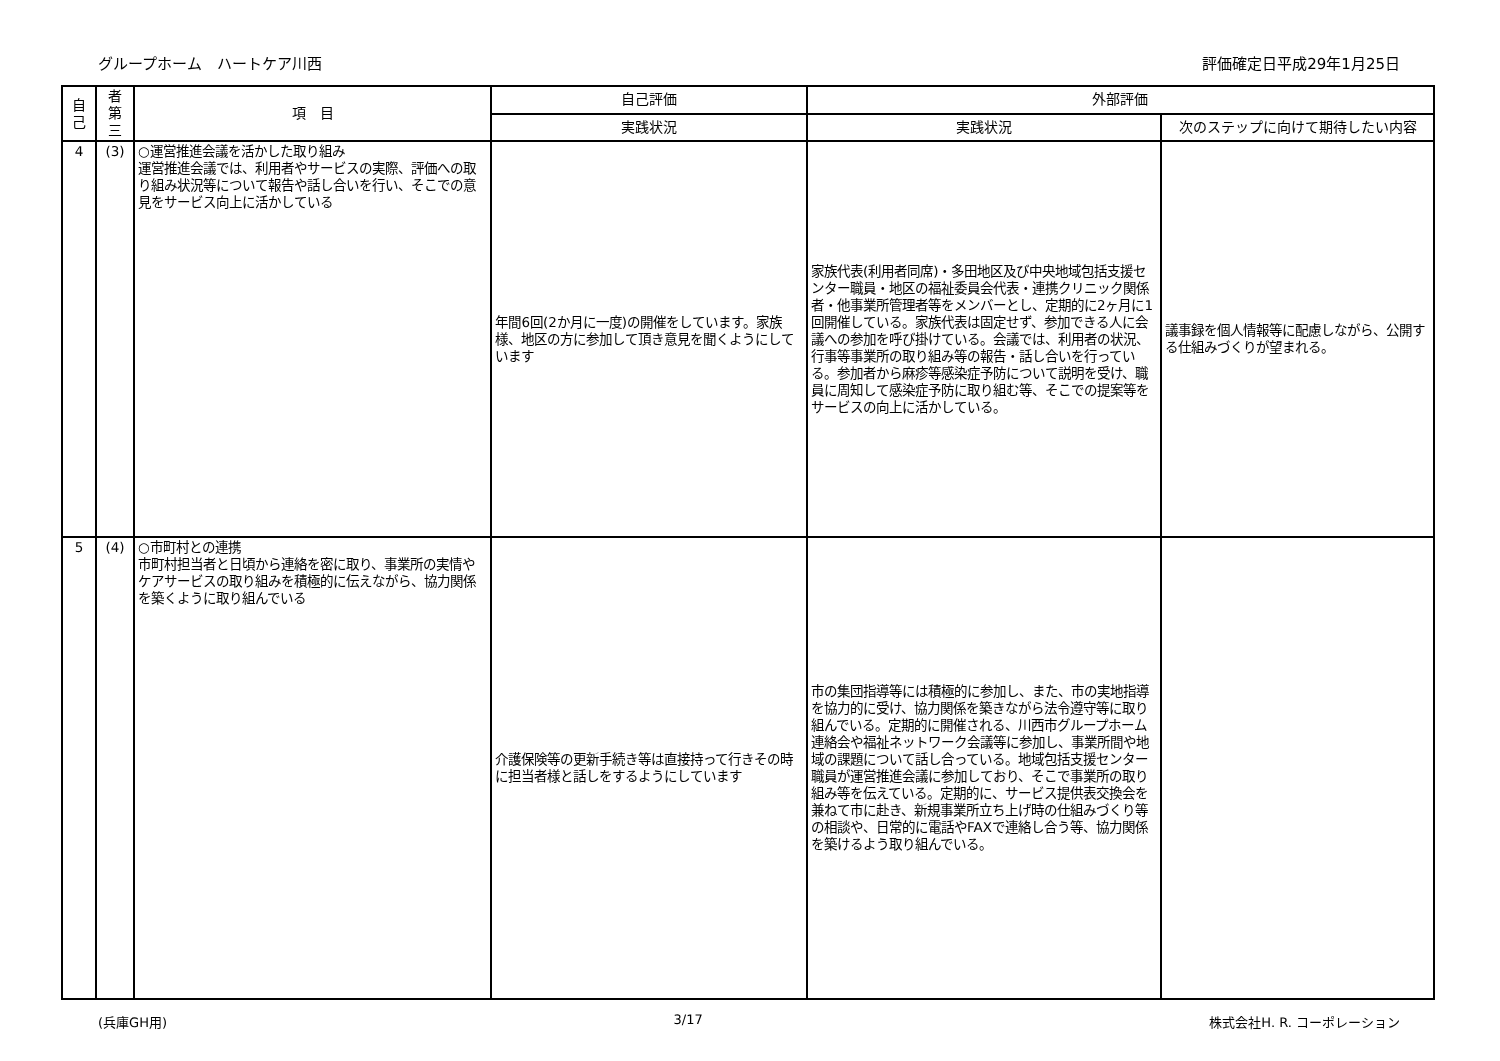グループホーム　ハートケア川西 評価確定日平成29年1月25日
| 自 己 | 者 第 三 | 項 目 | 自己評価 | 外部評価 | |
| --- | --- | --- | --- | --- | --- |
| | | | 実践状況 | 実践状況 | 次のステップに向けて期待したい内容 |
| 4 | (3) | ○運営推進会議を活かした取り組み 運営推進会議では、利用者やサービスの実際、評価への取り組み状況等について報告や話し合いを行い、そこでの意見をサービス向上に活かしている | 年間6回(2か月に一度)の開催をしています。家族様、地区の方に参加して頂き意見を聞くようにしています | 家族代表(利用者同席)・多田地区及び中央地域包括支援センター職員・地区の福祉委員会代表・連携クリニック関係者・他事業所管理者等をメンバーとし、定期的に2ヶ月に1回開催している。家族代表は固定せず、参加できる人に会議への参加を呼び掛けている。会議では、利用者の状況、行事等事業所の取り組み等の報告・話し合いを行っている。参加者から麻疹等感染症予防について説明を受け、職員に周知して感染症予防に取り組む等、そこでの提案等をサービスの向上に活かしている。 | 議事録を個人情報等に配慮しながら、公開する仕組みづくりが望まれる。 |
| 5 | (4) | ○市町村との連携 市町村担当者と日頃から連絡を密に取り、事業所の実情やケアサービスの取り組みを積極的に伝えながら、協力関係を築くように取り組んでいる | 介護保険等の更新手続き等は直接持って行きその時に担当者様と話しをするようにしています | 市の集団指導等には積極的に参加し、また、市の実地指導を協力的に受け、協力関係を築きながら法令遵守等に取り組んでいる。定期的に開催される、川西市グループホーム連絡会や福祉ネットワーク会議等に参加し、事業所間や地域の課題について話し合っている。地域包括支援センター職員が運営推進会議に参加しており、そこで事業所の取り組み等を伝えている。定期的に、サービス提供表交換会を兼ねて市に赴き、新規事業所立ち上げ時の仕組みづくり等の相談や、日常的に電話やFAXで連絡し合う等、協力関係を築けるよう取り組んでいる。 | |
(兵庫GH用) 3/17 株式会社H. R. コーポレーション